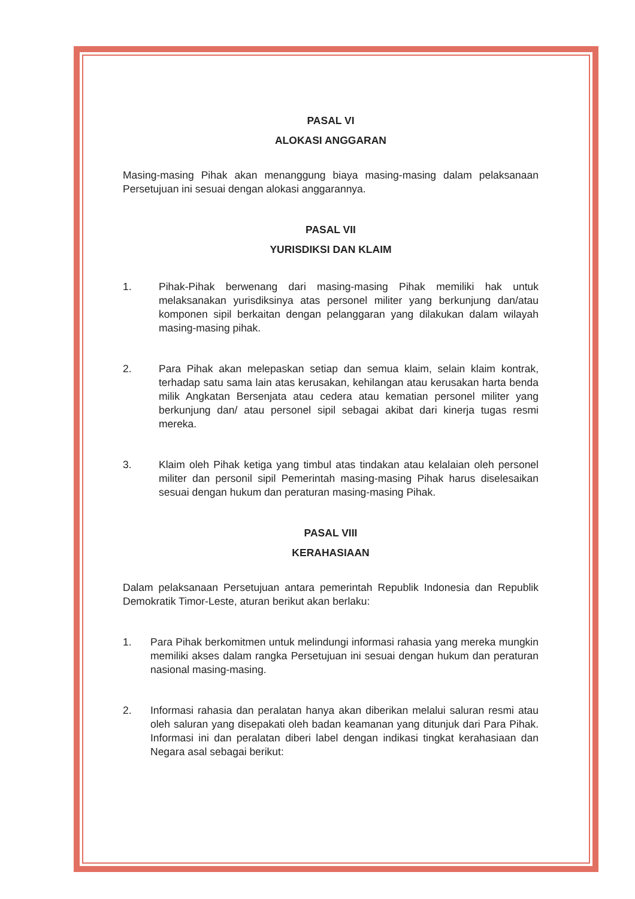PASAL VI
ALOKASI ANGGARAN
Masing-masing Pihak akan menanggung biaya masing-masing dalam pelaksanaan Persetujuan ini sesuai dengan alokasi anggarannya.
PASAL VII
YURISDIKSI DAN KLAIM
1. Pihak-Pihak berwenang dari masing-masing Pihak memiliki hak untuk melaksanakan yurisdiksinya atas personel militer yang berkunjung dan/atau komponen sipil berkaitan dengan pelanggaran yang dilakukan dalam wilayah masing-masing pihak.
2. Para Pihak akan melepaskan setiap dan semua klaim, selain klaim kontrak, terhadap satu sama lain atas kerusakan, kehilangan atau kerusakan harta benda milik Angkatan Bersenjata atau cedera atau kematian personel militer yang berkunjung dan/ atau personel sipil sebagai akibat dari kinerja tugas resmi mereka.
3. Klaim oleh Pihak ketiga yang timbul atas tindakan atau kelalaian oleh personel militer dan personil sipil Pemerintah masing-masing Pihak harus diselesaikan sesuai dengan hukum dan peraturan masing-masing Pihak.
PASAL VIII
KERAHASIAAN
Dalam pelaksanaan Persetujuan antara pemerintah Republik Indonesia dan Republik Demokratik Timor-Leste, aturan berikut akan berlaku:
1. Para Pihak berkomitmen untuk melindungi informasi rahasia yang mereka mungkin memiliki akses dalam rangka Persetujuan ini sesuai dengan hukum dan peraturan nasional masing-masing.
2. Informasi rahasia dan peralatan hanya akan diberikan melalui saluran resmi atau oleh saluran yang disepakati oleh badan keamanan yang ditunjuk dari Para Pihak. Informasi ini dan peralatan diberi label dengan indikasi tingkat kerahasiaan dan Negara asal sebagai berikut: